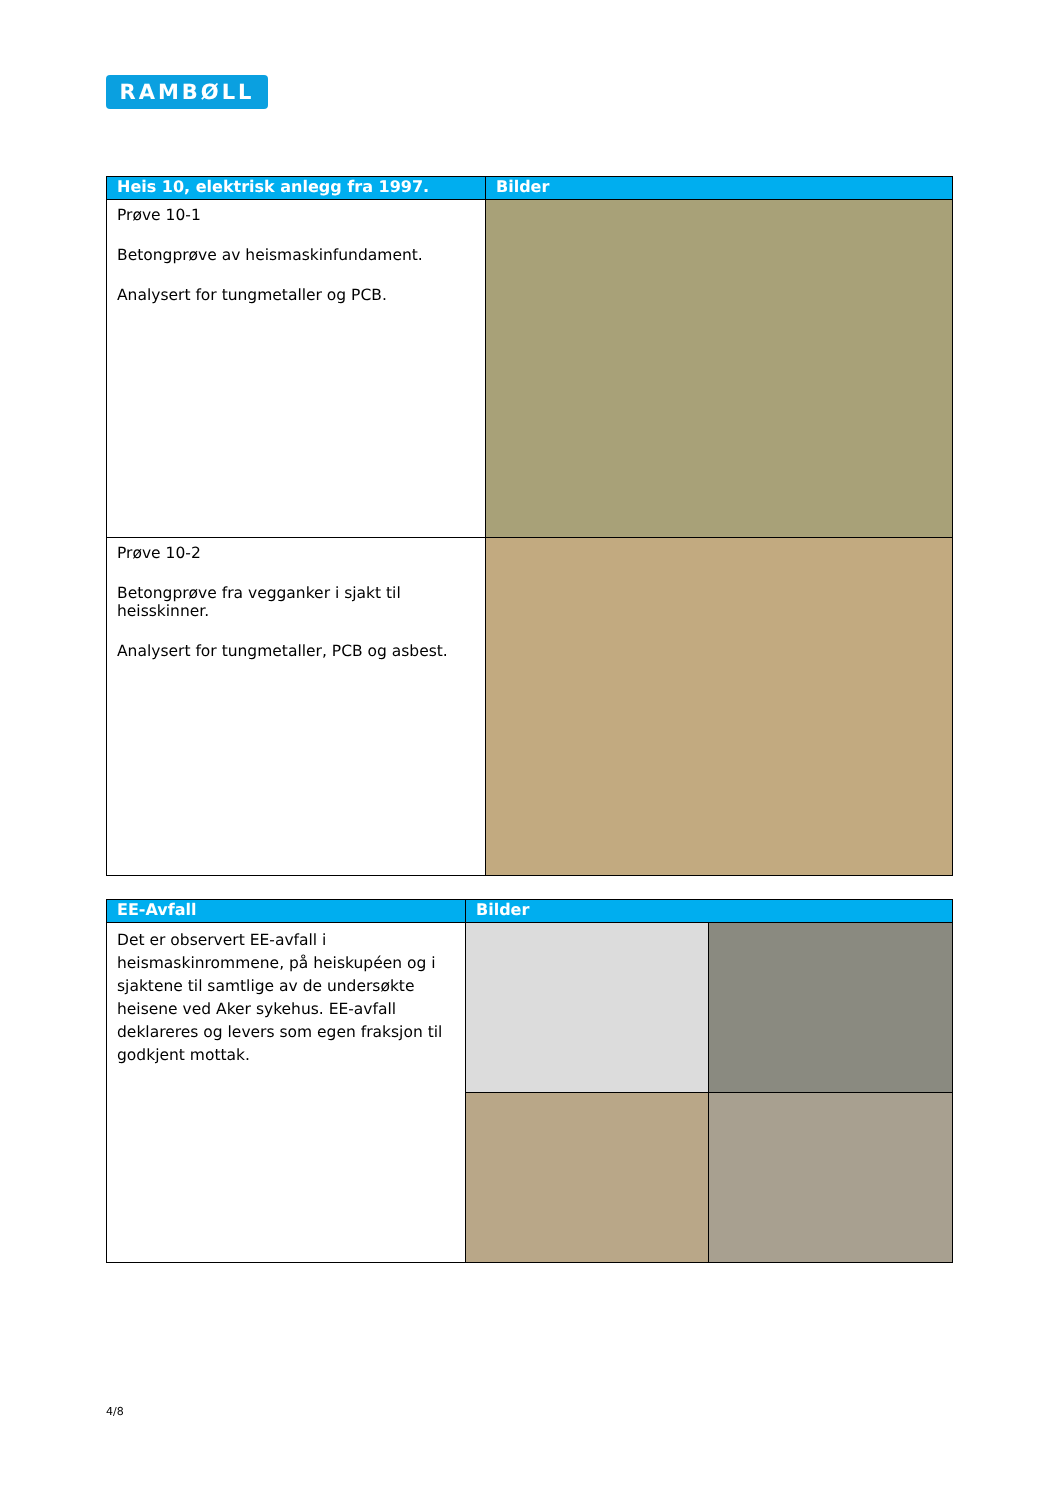RAMBØLL
| Heis 10, elektrisk anlegg fra 1997. | Bilder |
| --- | --- |
| Prøve 10-1 Betongprøve av heismaskinfundament. Analysert for tungmetaller og PCB. | |
| Prøve 10-2 Betongprøve fra vegganker i sjakt til heisskinner. Analysert for tungmetaller, PCB og asbest. | |
| EE-Avfall | Bilder | |
| --- | --- | --- |
| Det er observert EE-avfall i heismaskinrommene, på heiskupéen og i sjaktene til samtlige av de undersøkte heisene ved Aker sykehus. EE-avfall deklareres og levers som egen fraksjon til godkjent mottak. | | |
4/8